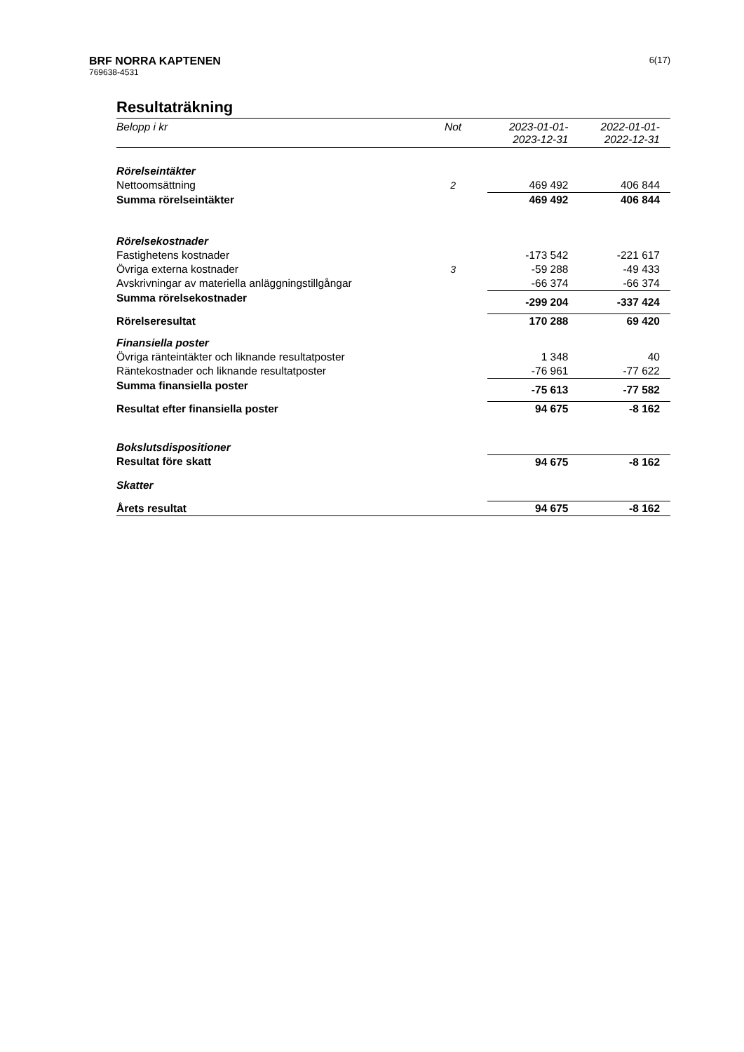BRF NORRA KAPTENEN
769638-4531
6(17)
Resultaträkning
| Belopp i kr | Not | 2023-01-01- 2023-12-31 | 2022-01-01- 2022-12-31 |
| --- | --- | --- | --- |
| Rörelseintäkter | | | |
| Nettoomsättning | 2 | 469 492 | 406 844 |
| Summa rörelseintäkter | | 469 492 | 406 844 |
| Rörelsekostnader | | | |
| Fastighetens kostnader | | -173 542 | -221 617 |
| Övriga externa kostnader | 3 | -59 288 | -49 433 |
| Avskrivningar av materiella anläggningstillgångar | | -66 374 | -66 374 |
| Summa rörelsekostnader | | -299 204 | -337 424 |
| Rörelseresultat | | 170 288 | 69 420 |
| Finansiella poster | | | |
| Övriga ränteintäkter och liknande resultatposter | | 1 348 | 40 |
| Räntekostnader och liknande resultatposter | | -76 961 | -77 622 |
| Summa finansiella poster | | -75 613 | -77 582 |
| Resultat efter finansiella poster | | 94 675 | -8 162 |
| Bokslutsdispositioner | | | |
| Resultat före skatt | | 94 675 | -8 162 |
| Skatter | | | |
| Årets resultat | | 94 675 | -8 162 |